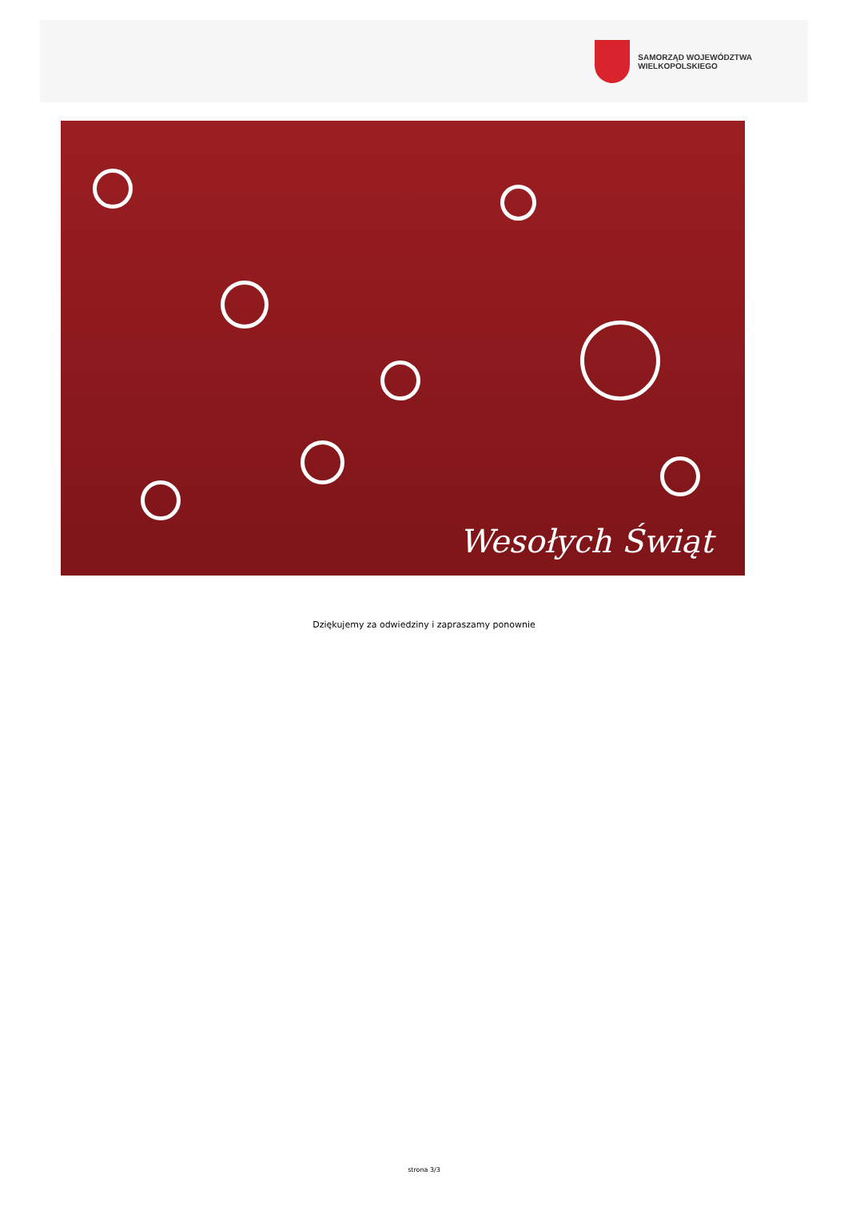SAMORZĄD WOJEWÓDZTWA
WIELKOPOLSKIEGO
Wesołych Świąt
Dziękujemy za odwiedziny i zapraszamy ponownie
strona 3/3